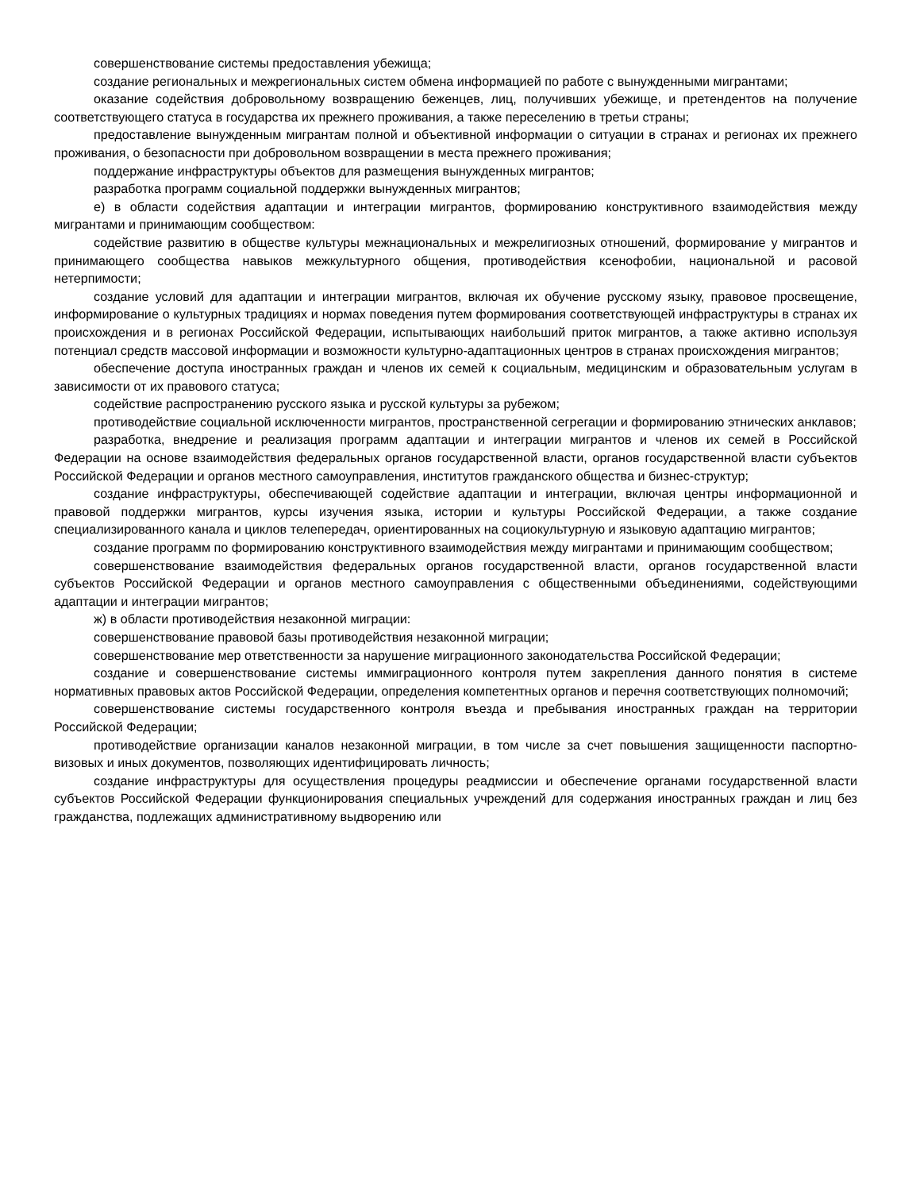совершенствование системы предоставления убежища;
создание региональных и межрегиональных систем обмена информацией по работе с вынужденными мигрантами;
оказание содействия добровольному возвращению беженцев, лиц, получивших убежище, и претендентов на получение соответствующего статуса в государства их прежнего проживания, а также переселению в третьи страны;
предоставление вынужденным мигрантам полной и объективной информации о ситуации в странах и регионах их прежнего проживания, о безопасности при добровольном возвращении в места прежнего проживания;
поддержание инфраструктуры объектов для размещения вынужденных мигрантов;
разработка программ социальной поддержки вынужденных мигрантов;
е) в области содействия адаптации и интеграции мигрантов, формированию конструктивного взаимодействия между мигрантами и принимающим сообществом:
содействие развитию в обществе культуры межнациональных и межрелигиозных отношений, формирование у мигрантов и принимающего сообщества навыков межкультурного общения, противодействия ксенофобии, национальной и расовой нетерпимости;
создание условий для адаптации и интеграции мигрантов, включая их обучение русскому языку, правовое просвещение, информирование о культурных традициях и нормах поведения путем формирования соответствующей инфраструктуры в странах их происхождения и в регионах Российской Федерации, испытывающих наибольший приток мигрантов, а также активно используя потенциал средств массовой информации и возможности культурно-адаптационных центров в странах происхождения мигрантов;
обеспечение доступа иностранных граждан и членов их семей к социальным, медицинским и образовательным услугам в зависимости от их правового статуса;
содействие распространению русского языка и русской культуры за рубежом;
противодействие социальной исключенности мигрантов, пространственной сегрегации и формированию этнических анклавов;
разработка, внедрение и реализация программ адаптации и интеграции мигрантов и членов их семей в Российской Федерации на основе взаимодействия федеральных органов государственной власти, органов государственной власти субъектов Российской Федерации и органов местного самоуправления, институтов гражданского общества и бизнес-структур;
создание инфраструктуры, обеспечивающей содействие адаптации и интеграции, включая центры информационной и правовой поддержки мигрантов, курсы изучения языка, истории и культуры Российской Федерации, а также создание специализированного канала и циклов телепередач, ориентированных на социокультурную и языковую адаптацию мигрантов;
создание программ по формированию конструктивного взаимодействия между мигрантами и принимающим сообществом;
совершенствование взаимодействия федеральных органов государственной власти, органов государственной власти субъектов Российской Федерации и органов местного самоуправления с общественными объединениями, содействующими адаптации и интеграции мигрантов;
ж) в области противодействия незаконной миграции:
совершенствование правовой базы противодействия незаконной миграции;
совершенствование мер ответственности за нарушение миграционного законодательства Российской Федерации;
создание и совершенствование системы иммиграционного контроля путем закрепления данного понятия в системе нормативных правовых актов Российской Федерации, определения компетентных органов и перечня соответствующих полномочий;
совершенствование системы государственного контроля въезда и пребывания иностранных граждан на территории Российской Федерации;
противодействие организации каналов незаконной миграции, в том числе за счет повышения защищенности паспортно-визовых и иных документов, позволяющих идентифицировать личность;
создание инфраструктуры для осуществления процедуры реадмиссии и обеспечение органами государственной власти субъектов Российской Федерации функционирования специальных учреждений для содержания иностранных граждан и лиц без гражданства, подлежащих административному выдворению или